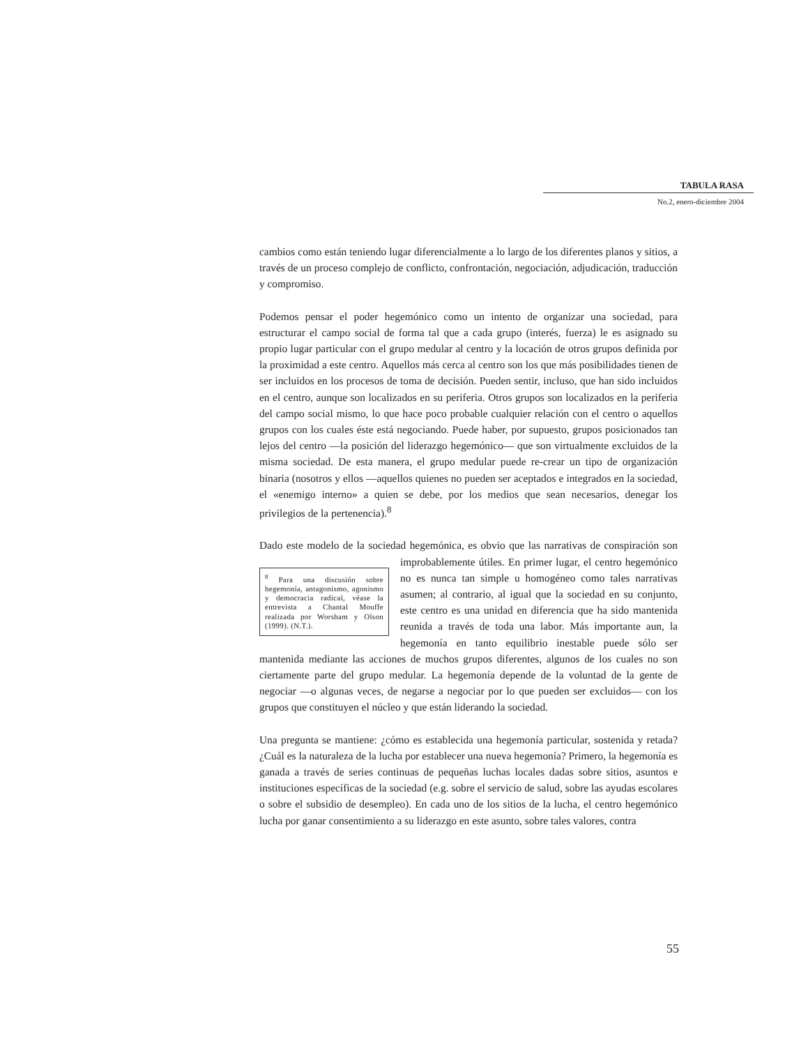TABULA RASA
No.2, enero-diciembre 2004
cambios como están teniendo lugar diferencialmente a lo largo de los diferentes planos y sitios, a través de un proceso complejo de conflicto, confrontación, negociación, adjudicación, traducción y compromiso.
Podemos pensar el poder hegemónico como un intento de organizar una sociedad, para estructurar el campo social de forma tal que a cada grupo (interés, fuerza) le es asignado su propio lugar particular con el grupo medular al centro y la locación de otros grupos definida por la proximidad a este centro. Aquellos más cerca al centro son los que más posibilidades tienen de ser incluidos en los procesos de toma de decisión. Pueden sentir, incluso, que han sido incluidos en el centro, aunque son localizados en su periferia. Otros grupos son localizados en la periferia del campo social mismo, lo que hace poco probable cualquier relación con el centro o aquellos grupos con los cuales éste está negociando. Puede haber, por supuesto, grupos posicionados tan lejos del centro —la posición del liderazgo hegemónico— que son virtualmente excluidos de la misma sociedad. De esta manera, el grupo medular puede re-crear un tipo de organización binaria (nosotros y ellos —aquellos quienes no pueden ser aceptados e integrados en la sociedad, el «enemigo interno» a quien se debe, por los medios que sean necesarios, denegar los privilegios de la pertenencia).<sup>8</sup>
Dado este modelo de la sociedad hegemónica, es obvio que las narrativas de <sup>8</sup> Para una discusión sobre hegemonía, antagonismo, agonismo y democracia radical, véase la entrevista a Chantal Mouffe realizada por Worsham y Olson (1999). (N.T.). conspiración son improbablemente útiles. En primer lugar, el centro hegemónico no es nunca tan simple u homogéneo como tales narrativas asumen; al contrario, al igual que la sociedad en su conjunto, este centro es una unidad en diferencia que ha sido mantenida reunida a través de toda una labor. Más importante aun, la hegemonía en tanto equilibrio inestable puede sólo ser mantenida mediante las acciones de muchos grupos diferentes, algunos de los cuales no son ciertamente parte del grupo medular. La hegemonía depende de la voluntad de la gente de negociar —o algunas veces, de negarse a negociar por lo que pueden ser excluidos— con los grupos que constituyen el núcleo y que están liderando la sociedad.
Una pregunta se mantiene: ¿cómo es establecida una hegemonía particular, sostenida y retada? ¿Cuál es la naturaleza de la lucha por establecer una nueva hegemonía? Primero, la hegemonía es ganada a través de series continuas de pequeñas luchas locales dadas sobre sitios, asuntos e instituciones específicas de la sociedad (e.g. sobre el servicio de salud, sobre las ayudas escolares o sobre el subsidio de desempleo). En cada uno de los sitios de la lucha, el centro hegemónico lucha por ganar consentimiento a su liderazgo en este asunto, sobre tales valores, contra
55